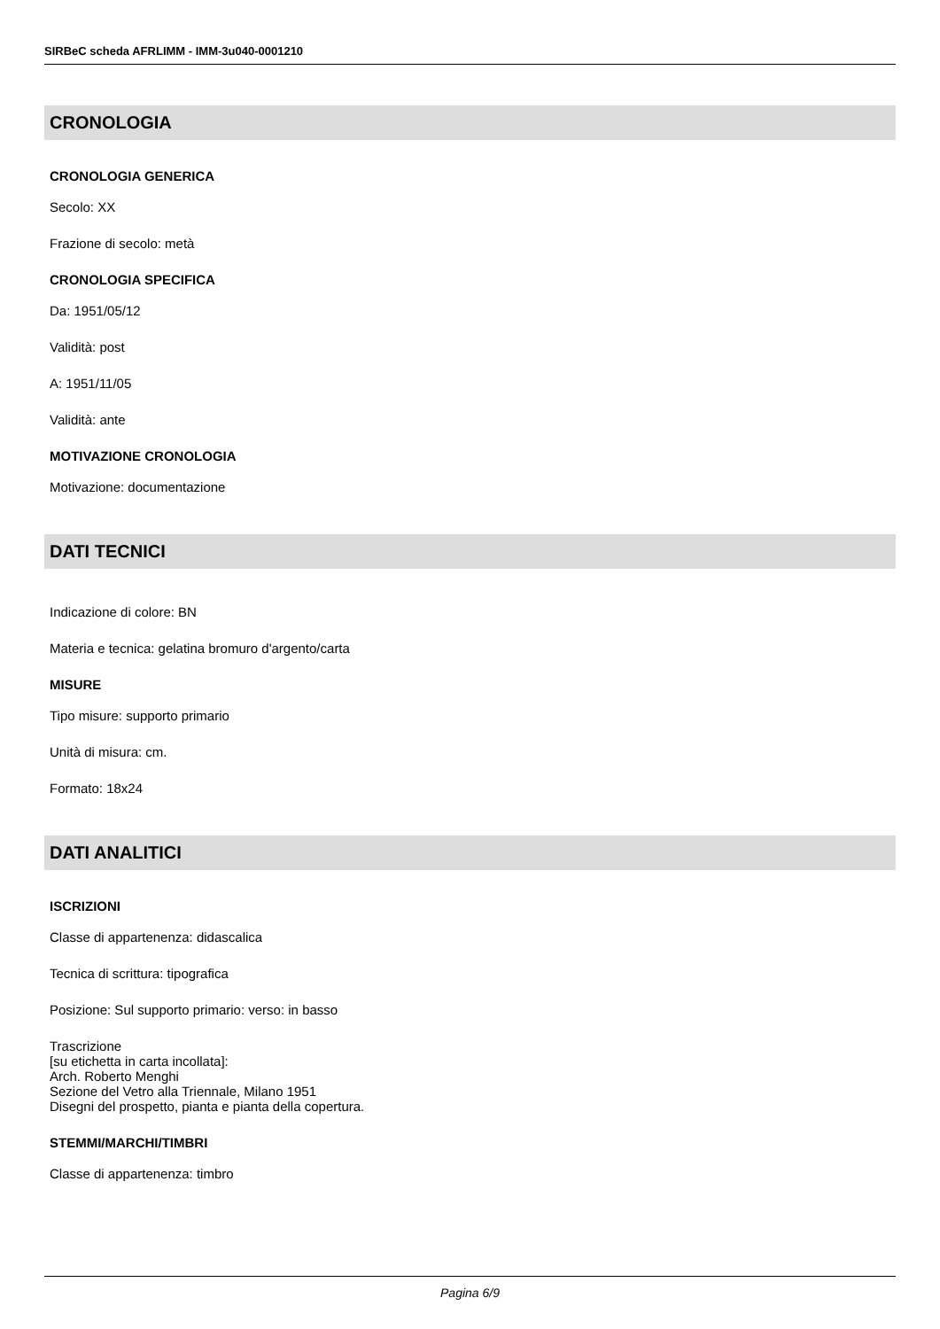SIRBeC scheda AFRLIMM - IMM-3u040-0001210
CRONOLOGIA
CRONOLOGIA GENERICA
Secolo: XX
Frazione di secolo: metà
CRONOLOGIA SPECIFICA
Da: 1951/05/12
Validità: post
A: 1951/11/05
Validità: ante
MOTIVAZIONE CRONOLOGIA
Motivazione: documentazione
DATI TECNICI
Indicazione di colore: BN
Materia e tecnica: gelatina bromuro d'argento/carta
MISURE
Tipo misure: supporto primario
Unità di misura: cm.
Formato: 18x24
DATI ANALITICI
ISCRIZIONI
Classe di appartenenza: didascalica
Tecnica di scrittura: tipografica
Posizione: Sul supporto primario: verso: in basso
Trascrizione
[su etichetta in carta incollata]:
Arch. Roberto Menghi
Sezione del Vetro alla Triennale, Milano 1951
Disegni del prospetto, pianta e pianta della copertura.
STEMMI/MARCHI/TIMBRI
Classe di appartenenza: timbro
Pagina 6/9